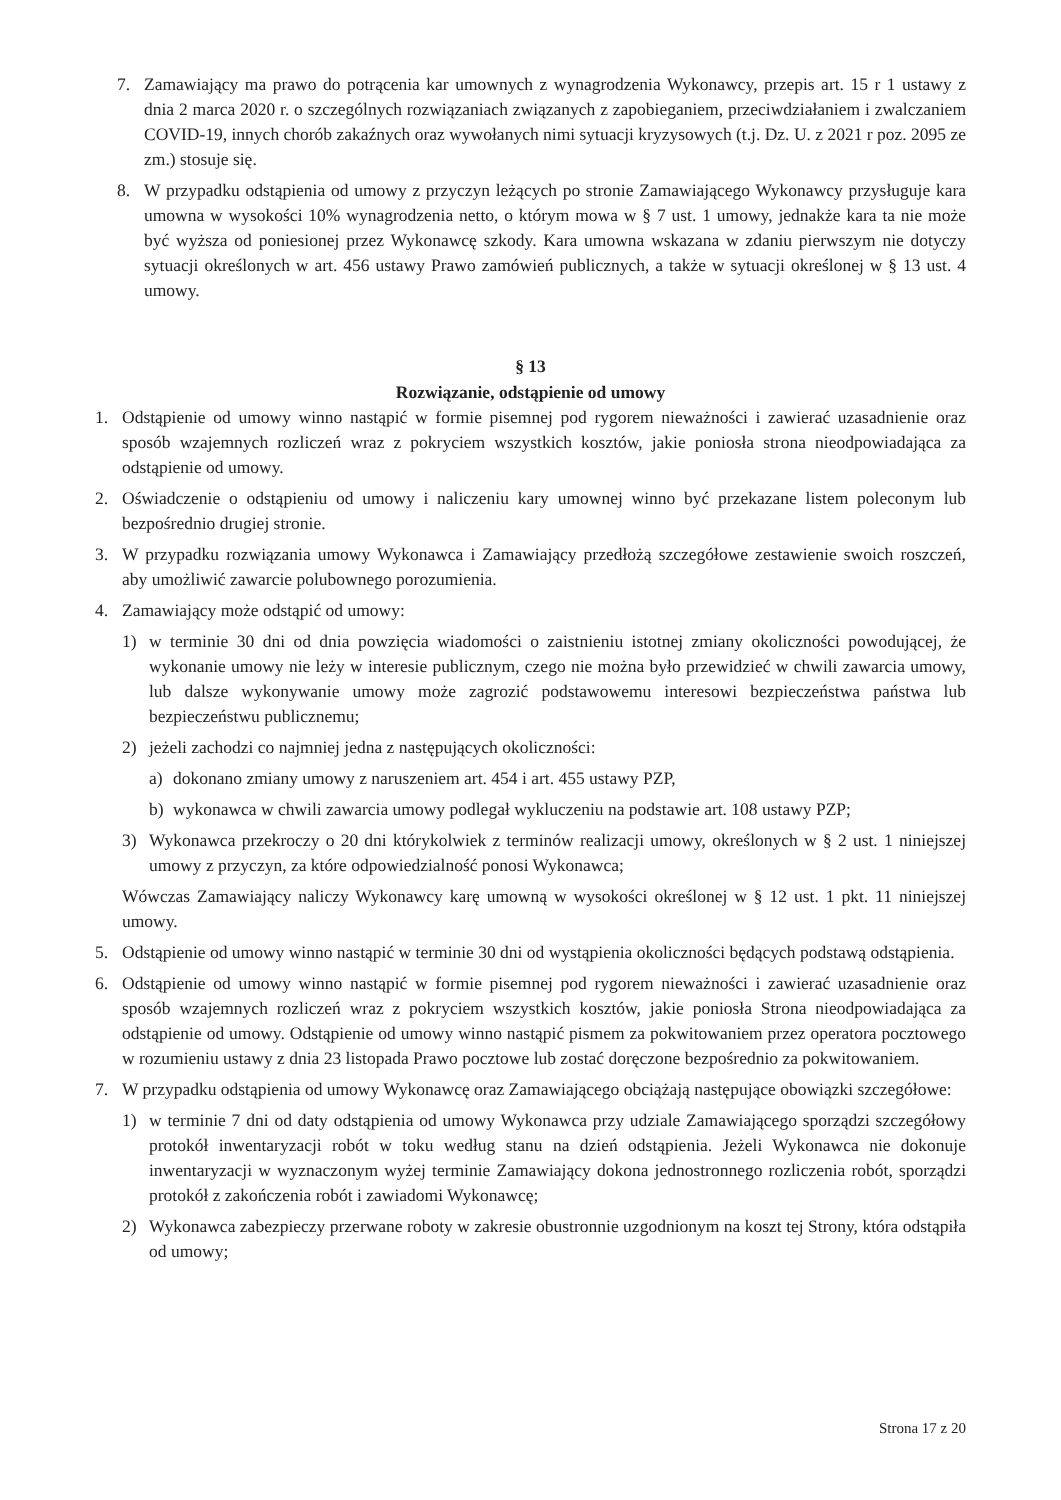7. Zamawiający ma prawo do potrącenia kar umownych z wynagrodzenia Wykonawcy, przepis art. 15 r 1 ustawy z dnia 2 marca 2020 r. o szczególnych rozwiązaniach związanych z zapobieganiem, przeciwdziałaniem i zwalczaniem COVID-19, innych chorób zakaźnych oraz wywołanych nimi sytuacji kryzysowych (t.j. Dz. U. z 2021 r poz. 2095 ze zm.) stosuje się.
8. W przypadku odstąpienia od umowy z przyczyn leżących po stronie Zamawiającego Wykonawcy przysługuje kara umowna w wysokości 10% wynagrodzenia netto, o którym mowa w § 7 ust. 1 umowy, jednakże kara ta nie może być wyższa od poniesionej przez Wykonawcę szkody. Kara umowna wskazana w zdaniu pierwszym nie dotyczy sytuacji określonych w art. 456 ustawy Prawo zamówień publicznych, a także w sytuacji określonej w § 13 ust. 4 umowy.
§ 13
Rozwiązanie, odstąpienie od umowy
1. Odstąpienie od umowy winno nastąpić w formie pisemnej pod rygorem nieważności i zawierać uzasadnienie oraz sposób wzajemnych rozliczeń wraz z pokryciem wszystkich kosztów, jakie poniosła strona nieodpowiadająca za odstąpienie od umowy.
2. Oświadczenie o odstąpieniu od umowy i naliczeniu kary umownej winno być przekazane listem poleconym lub bezpośrednio drugiej stronie.
3. W przypadku rozwiązania umowy Wykonawca i Zamawiający przedłożą szczegółowe zestawienie swoich roszczeń, aby umożliwić zawarcie polubownego porozumienia.
4. Zamawiający może odstąpić od umowy:
1) w terminie 30 dni od dnia powzięcia wiadomości o zaistnieniu istotnej zmiany okoliczności powodującej, że wykonanie umowy nie leży w interesie publicznym, czego nie można było przewidzieć w chwili zawarcia umowy, lub dalsze wykonywanie umowy może zagrozić podstawowemu interesowi bezpieczeństwa państwa lub bezpieczeństwu publicznemu;
2) jeżeli zachodzi co najmniej jedna z następujących okoliczności:
a) dokonano zmiany umowy z naruszeniem art. 454 i art. 455 ustawy PZP,
b) wykonawca w chwili zawarcia umowy podlegał wykluczeniu na podstawie art. 108 ustawy PZP;
3) Wykonawca przekroczy o 20 dni którykolwiek z terminów realizacji umowy, określonych w § 2 ust. 1 niniejszej umowy z przyczyn, za które odpowiedzialność ponosi Wykonawca;
Wówczas Zamawiający naliczy Wykonawcy karę umowną w wysokości określonej w § 12 ust. 1 pkt. 11 niniejszej umowy.
5. Odstąpienie od umowy winno nastąpić w terminie 30 dni od wystąpienia okoliczności będących podstawą odstąpienia.
6. Odstąpienie od umowy winno nastąpić w formie pisemnej pod rygorem nieważności i zawierać uzasadnienie oraz sposób wzajemnych rozliczeń wraz z pokryciem wszystkich kosztów, jakie poniosła Strona nieodpowiadająca za odstąpienie od umowy. Odstąpienie od umowy winno nastąpić pismem za pokwitowaniem przez operatora pocztowego w rozumieniu ustawy z dnia 23 listopada Prawo pocztowe lub zostać doręczone bezpośrednio za pokwitowaniem.
7. W przypadku odstąpienia od umowy Wykonawcę oraz Zamawiającego obciążają następujące obowiązki szczegółowe:
1) w terminie 7 dni od daty odstąpienia od umowy Wykonawca przy udziale Zamawiającego sporządzi szczegółowy protokół inwentaryzacji robót w toku według stanu na dzień odstąpienia. Jeżeli Wykonawca nie dokonuje inwentaryzacji w wyznaczonym wyżej terminie Zamawiający dokona jednostronnego rozliczenia robót, sporządzi protokół z zakończenia robót i zawiadomi Wykonawcę;
2) Wykonawca zabezpieczy przerwane roboty w zakresie obustronnie uzgodnionym na koszt tej Strony, która odstąpiła od umowy;
Strona 17 z 20